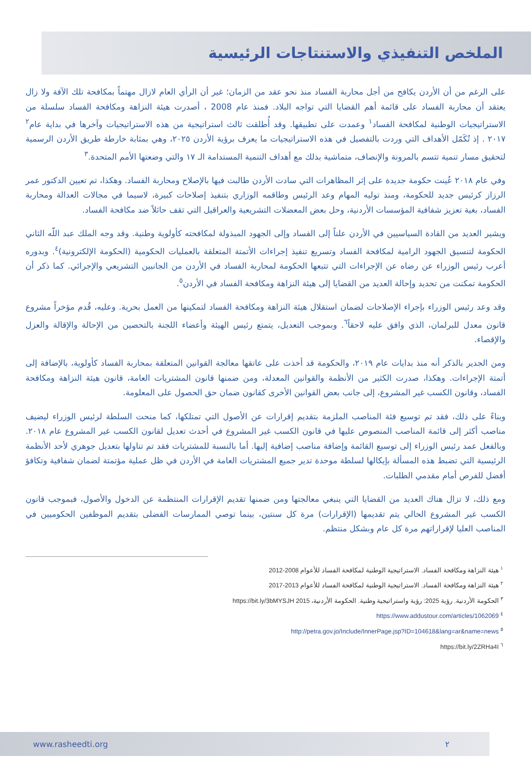الملخص التنفيذي والاستنتاجات الرئيسية
على الرغم من أن الأردن يكافح من أجل محاربة الفساد منذ نحو عقد من الزمان؛ غير أن الرأي العام لازال مهتماً بمكافحة تلك الآفة ولا زال يعتقد أن محاربة الفساد على قائمة أهم القضايا التي تواجه البلاد. فمنذ عام 2008 ، أصدرت هيئة النزاهة ومكافحة الفساد سلسلة من الاستراتيجيات الوطنية لمكافحة الفساد<sup>١</sup> وعمدت على تطبيقها. وقد أُطلقت ثالث استراتيجية من هذه الاستراتيجيات وآخرها في بداية عام<sup>٢</sup> ٢٠١٧ . إذ تُكَمّل الأهداف التي وردت بالتفصيل في هذه الاستراتيجيات ما يعرف برؤية الأردن ٢٠٢٥، وهي بمثابة خارطة طريق الأردن الرسمية لتحقيق مسار تنمية تتسم بالمرونة والإنصاف، متماشية بذلك مع أهداف التنمية المستدامة الـ ١٧ والتي وضعتها الأمم المتحدة.<sup>٣</sup>
وفي عام ٢٠١٨ عُينت حكومة جديدة على إثر المظاهرات التي سادت الأردن طالبت فيها بالإصلاح ومحاربة الفساد. وهكذا، تم تعيين الدكتور عمر الرزاز كرئيس جديد للحكومة، ومنذ توليه المهام وعد الرئيس وطاقمه الوزاري بتنفيذ إصلاحات كبيرة، لاسيما في مجالات العدالة ومحاربة الفساد، بغية تعزيز شفافية المؤسسات الأردنية، وحل بعض المعضلات التشريعية والعراقيل التي تقف حائلاً ضد مكافحة الفساد.
ويشير العديد من القادة السياسيين في الأردن علناً إلى الفساد وإلى الجهود المبذولة لمكافحته كأولوية وطنية. وقد وجه الملك عبد اللّه الثاني الحكومة لتنسيق الجهود الرامية لمكافحة الفساد وتسريع تنفيذ إجراءات الأتمتة المتعلقة بالعمليات الحكومية (الحكومة الإلكترونية)<sup>٤</sup>. وبدوره أعرب رئيس الوزراء عن رضاه عن الإجراءات التي تتبعها الحكومة لمحاربة الفساد في الأردن من الجانبين التشريعي والإجرائي. كما ذكر أن الحكومة تمكنت من تحديد وإحالة العديد من القضايا إلى هيئة النزاهة ومكافحة الفساد في الأردن<sup>٥</sup>.
وقد وعد رئيس الوزراء بإجراء الإصلاحات لضمان استقلال هيئة النزاهة ومكافحة الفساد لتمكينها من العمل بحرية. وعليه، قُدم مؤخراً مشروع قانون معدل للبرلمان، الذي وافق عليه لاحقاً<sup>٦</sup>. وبموجب التعديل، يتمتع رئيس الهيئة وأعضاء اللجنة بالتحصين من الإحالة والإقالة والعزل والإقصاء.
ومن الجدير بالذكر أنه منذ بدايات عام ٢٠١٩، والحكومة قد أخذت على عاتقها معالجة القوانين المتعلقة بمحاربة الفساد كأولوية، بالإضافة إلى أتمتة الإجراءات. وهكذا، صدرت الكثير من الأنظمة والقوانين المعدلة، ومن ضمنها قانون المشتريات العامة، قانون هيئة النزاهة ومكافحة الفساد، وقانون الكسب غير المشروع، إلى جانب بعض القوانين الأخرى كقانون ضمان حق الحصول على المعلومة.
وبناءً على ذلك، فقد تم توسيع فئة المناصب الملزمة بتقديم إقرارات عن الأصول التي تمتلكها، كما منحت السلطة لرئيس الوزراء ليضيف مناصب أكثر إلى قائمة المناصب المنصوص عليها في قانون الكسب غير المشروع في أحدث تعديل لقانون الكسب غير المشروع عام ٢٠١٨. وبالفعل عمد رئيس الوزراء إلى توسيع القائمة وإضافة مناصب إضافية إليها. أما بالنسبة للمشتريات فقد تم تناولها بتعديل جوهري لأحد الأنظمة الرئيسية التي تضبط هذه المسألة بإيكالها لسلطة موحدة تدير جميع المشتريات العامة في الأردن في ظل عملية مؤتمتة لضمان شفافية وتكافؤ أفضل للفرص أمام مقدمي الطلبات.
ومع ذلك، لا تزال هناك العديد من القضايا التي ينبغي معالجتها ومن ضمنها تقديم الإقرارات المنتظمة عن الدخول والأصول، فبموجب قانون الكسب غير المشروع الحالي يتم تقديمها (الإقرارات) مرة كل سنتين، بينما توصي الممارسات الفضلى بتقديم الموظفين الحكوميين في المناصب العليا لإقراراتهم مرة كل عام وبشكل منتظم.
<sup>١</sup> هيئة النزاهة ومكافحة الفساد. الاستراتيجية الوطنية لمكافحة الفساد للأعوام 2008-2012
<sup>٢</sup> هيئة النزاهة ومكافحة الفساد. الاستراتيجية الوطنية لمكافحة الفساد للأعوام 2013-2017
<sup>٣</sup> الحكومة الأردنية. رؤية 2025: رؤية واستراتيجية وطنية. الحكومة الأردنية، 2015 https://bit.ly/3bMYSJH
<sup>٤</sup> https://www.addustour.com/articles/1062069
<sup>٥</sup> http://petra.gov.jo/Include/InnerPage.jsp?ID=104618&lang=ar&name=news
<sup>٦</sup> https://bit.ly/2ZRHa4I
www.rasheedti.org ٢